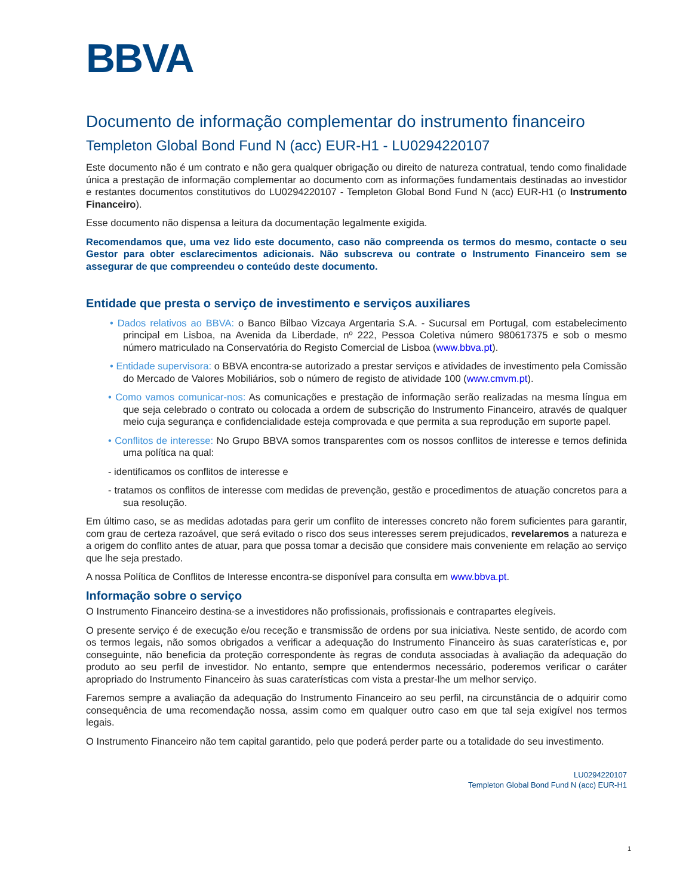BBVA
Documento de informação complementar do instrumento financeiro
Templeton Global Bond Fund N (acc) EUR-H1 - LU0294220107
Este documento não é um contrato e não gera qualquer obrigação ou direito de natureza contratual, tendo como finalidade única a prestação de informação complementar ao documento com as informações fundamentais destinadas ao investidor e restantes documentos constitutivos do LU0294220107 - Templeton Global Bond Fund N (acc) EUR-H1 (o Instrumento Financeiro).
Esse documento não dispensa a leitura da documentação legalmente exigida.
Recomendamos que, uma vez lido este documento, caso não compreenda os termos do mesmo, contacte o seu Gestor para obter esclarecimentos adicionais. Não subscreva ou contrate o Instrumento Financeiro sem se assegurar de que compreendeu o conteúdo deste documento.
Entidade que presta o serviço de investimento e serviços auxiliares
• Dados relativos ao BBVA: o Banco Bilbao Vizcaya Argentaria S.A. - Sucursal em Portugal, com estabelecimento principal em Lisboa, na Avenida da Liberdade, nº 222, Pessoa Coletiva número 980617375 e sob o mesmo número matriculado na Conservatória do Registo Comercial de Lisboa (www.bbva.pt).
• Entidade supervisora: o BBVA encontra-se autorizado a prestar serviços e atividades de investimento pela Comissão do Mercado de Valores Mobiliários, sob o número de registo de atividade 100 (www.cmvm.pt).
• Como vamos comunicar-nos: As comunicações e prestação de informação serão realizadas na mesma língua em que seja celebrado o contrato ou colocada a ordem de subscrição do Instrumento Financeiro, através de qualquer meio cuja segurança e confidencialidade esteja comprovada e que permita a sua reprodução em suporte papel.
• Conflitos de interesse: No Grupo BBVA somos transparentes com os nossos conflitos de interesse e temos definida uma política na qual:
- identificamos os conflitos de interesse e
- tratamos os conflitos de interesse com medidas de prevenção, gestão e procedimentos de atuação concretos para a sua resolução.
Em último caso, se as medidas adotadas para gerir um conflito de interesses concreto não forem suficientes para garantir, com grau de certeza razoável, que será evitado o risco dos seus interesses serem prejudicados, revelaremos a natureza e a origem do conflito antes de atuar, para que possa tomar a decisão que considere mais conveniente em relação ao serviço que lhe seja prestado.
A nossa Política de Conflitos de Interesse encontra-se disponível para consulta em www.bbva.pt.
Informação sobre o serviço
O Instrumento Financeiro destina-se a investidores não profissionais, profissionais e contrapartes elegíveis.
O presente serviço é de execução e/ou receção e transmissão de ordens por sua iniciativa. Neste sentido, de acordo com os termos legais, não somos obrigados a verificar a adequação do Instrumento Financeiro às suas caraterísticas e, por conseguinte, não beneficia da proteção correspondente às regras de conduta associadas à avaliação da adequação do produto ao seu perfil de investidor. No entanto, sempre que entendermos necessário, poderemos verificar o caráter apropriado do Instrumento Financeiro às suas caraterísticas com vista a prestar-lhe um melhor serviço.
Faremos sempre a avaliação da adequação do Instrumento Financeiro ao seu perfil, na circunstância de o adquirir como consequência de uma recomendação nossa, assim como em qualquer outro caso em que tal seja exigível nos termos legais.
O Instrumento Financeiro não tem capital garantido, pelo que poderá perder parte ou a totalidade do seu investimento.
LU0294220107
Templeton Global Bond Fund N (acc) EUR-H1
1